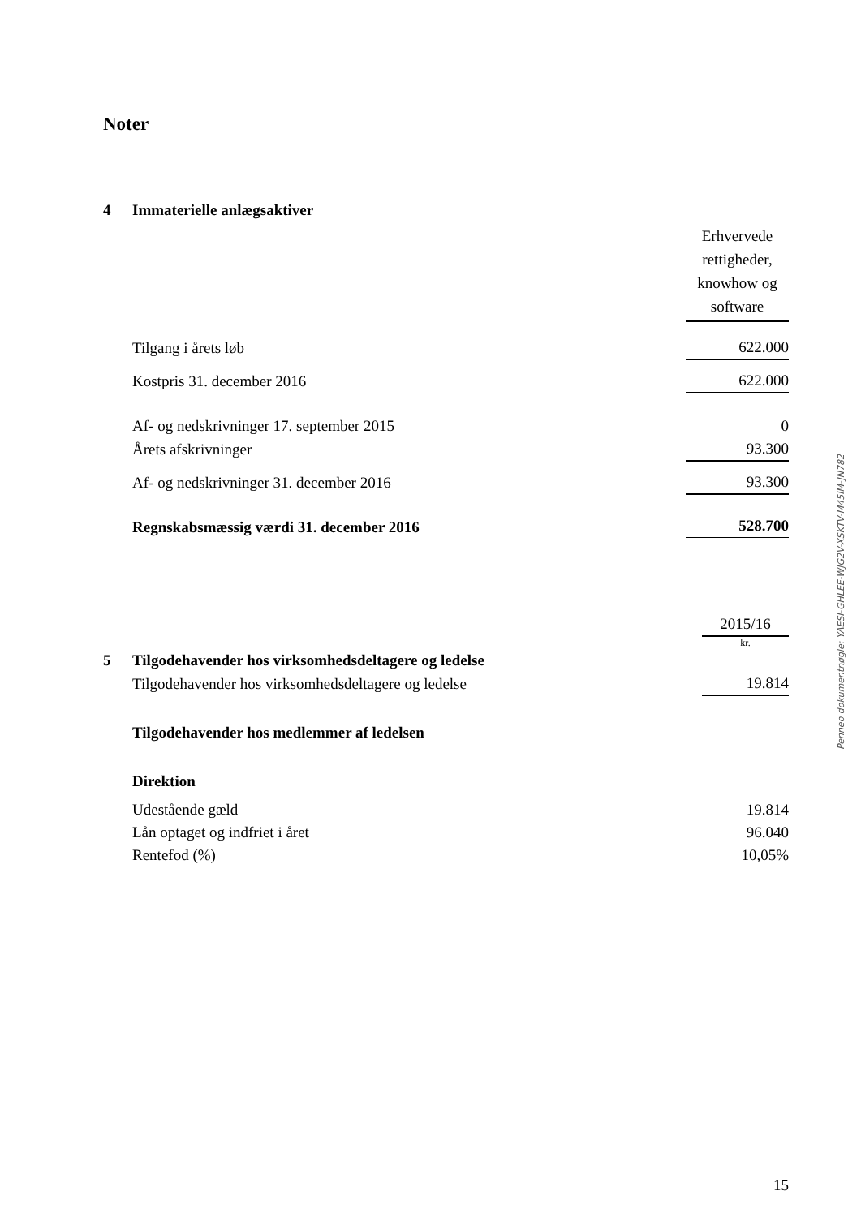Noter
| 4 | Immaterielle anlægsaktiver | |
| | | Erhvervede rettigheder, knowhow og software |
| | Tilgang i årets løb | 622.000 |
| | Kostpris 31. december 2016 | 622.000 |
| | Af- og nedskrivninger 17. september 2015 | 0 |
| | Årets afskrivninger | 93.300 |
| | Af- og nedskrivninger 31. december 2016 | 93.300 |
| | Regnskabsmæssig værdi 31. december 2016 | 528.700 |
| | | 2015/16 |
| | | kr. |
| 5 | Tilgodehavender hos virksomhedsdeltagere og ledelse | |
| | Tilgodehavender hos virksomhedsdeltagere og ledelse | 19.814 |
| | Tilgodehavender hos medlemmer af ledelsen | |
| | Direktion | |
| | Udestående gæld | 19.814 |
| | Lån optaget og indfriet i året | 96.040 |
| | Rentefod (%) | 10,05% |
Penneo dokumentnøgle: YAESI-GHLEE-WJG2V-XSKTV-M45IM-JN782
15